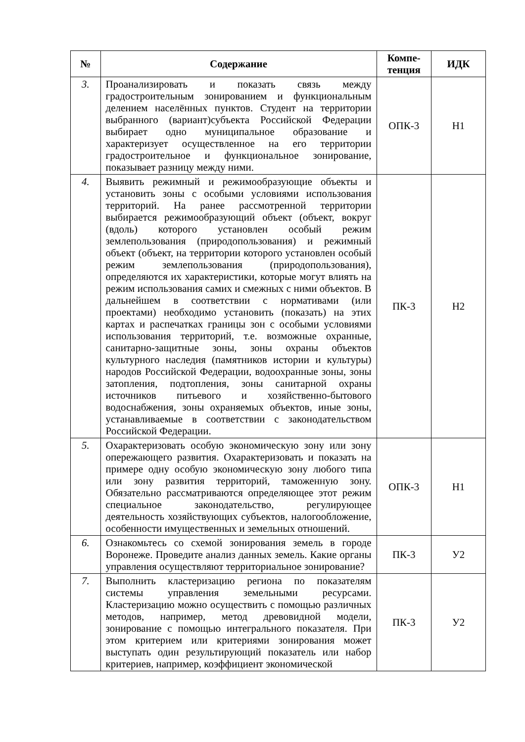| № | Содержание | Компе- тенция | ИДК |
| --- | --- | --- | --- |
| 3. | Проанализировать и показать связь между градостроительным зонированием и функциональным делением населённых пунктов. Студент на территории выбранного (вариант)субъекта Российской Федерации выбирает одно муниципальное образование и характеризует осуществленное на его территории градостроительное и функциональное зонирование, показывает разницу между ними. | ОПК-3 | Н1 |
| 4. | Выявить режимный и режимообразующие объекты и установить зоны с особыми условиями использования территорий. На ранее рассмотренной территории выбирается режимообразующий объект (объект, вокруг (вдоль) которого установлен особый режим землепользования (природопользования) и режимный объект (объект, на территории которого установлен особый режим землепользования (природопользования), определяются их характеристики, которые могут влиять на режим использования самих и смежных с ними объектов. В дальнейшем в соответствии с нормативами (или проектами) необходимо установить (показать) на этих картах и распечатках границы зон с особыми условиями использования территорий, т.е. возможные охранные, санитарно-защитные зоны, зоны охраны объектов культурного наследия (памятников истории и культуры) народов Российской Федерации, водоохранные зоны, зоны затопления, подтопления, зоны санитарной охраны источников питьевого и хозяйственно-бытового водоснабжения, зоны охраняемых объектов, иные зоны, устанавливаемые в соответствии с законодательством Российской Федерации. | ПК-3 | Н2 |
| 5. | Охарактеризовать особую экономическую зону или зону опережающего развития. Охарактеризовать и показать на примере одну особую экономическую зону любого типа или зону развития территорий, таможенную зону. Обязательно рассматриваются определяющее этот режим специальное законодательство, регулирующее деятельность хозяйствующих субъектов, налогообложение, особенности имущественных и земельных отношений. | ОПК-3 | Н1 |
| 6. | Ознакомьтесь со схемой зонирования земель в городе Воронеже. Проведите анализ данных земель. Какие органы управления осуществляют территориальное зонирование? | ПК-3 | У2 |
| 7. | Выполнить кластеризацию региона по показателям системы управления земельными ресурсами. Кластеризацию можно осуществить с помощью различных методов, например, метод древовидной модели, зонирование с помощью интегрального показателя. При этом критерием или критериями зонирования может выступать один результирующий показатель или набор критериев, например, коэффициент экономической | ПК-3 | У2 |